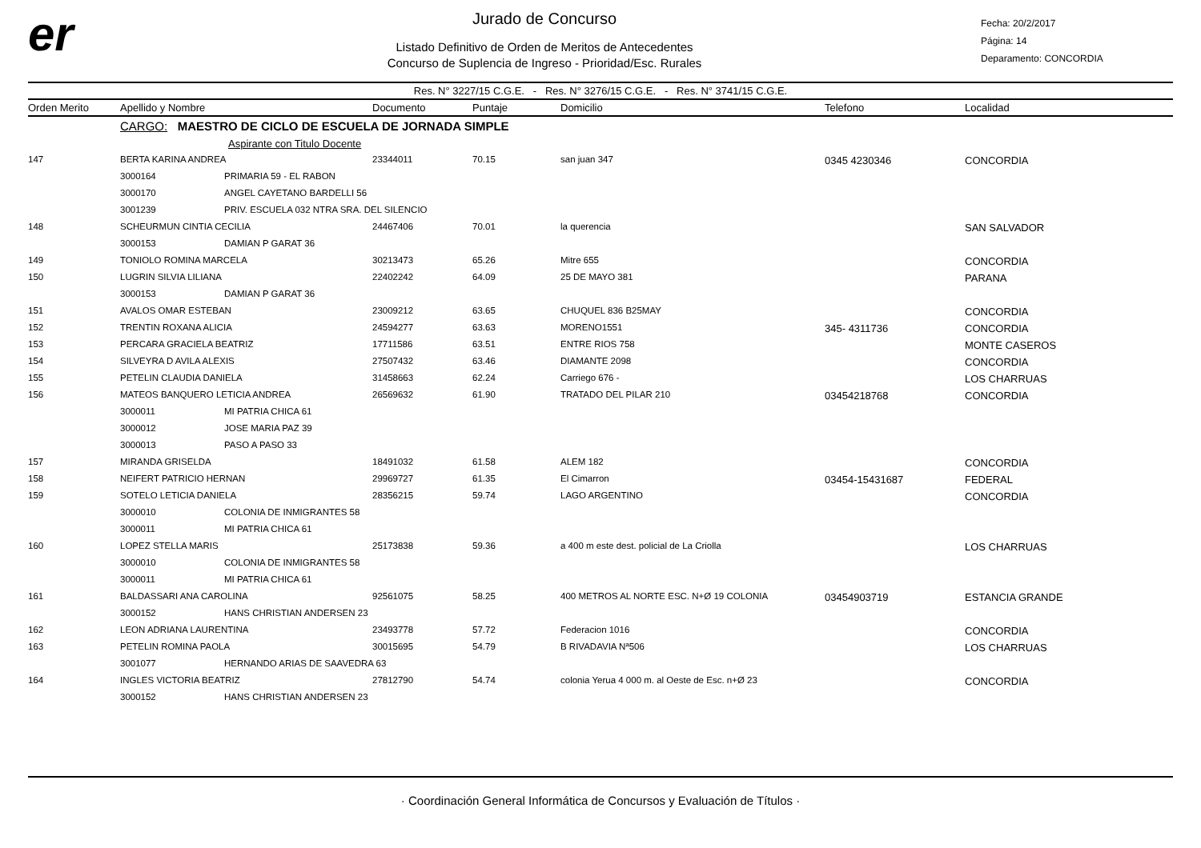er
Jurado de Concurso
Listado Definitivo de Orden de Meritos de Antecedentes
Concurso de Suplencia de Ingreso - Prioridad/Esc. Rurales
Fecha: 20/2/2017
Página: 14
Deparamento: CONCORDIA
Res. N° 3227/15 C.G.E. - Res. N° 3276/15 C.G.E. - Res. N° 3741/15 C.G.E.
| Orden Merito | Apellido y Nombre | | Documento | Puntaje | Domicilio | Telefono | Localidad |
| --- | --- | --- | --- | --- | --- | --- | --- |
| | CARGO: MAESTRO DE CICLO DE ESCUELA DE JORNADA SIMPLE | | | | | | |
| | | Aspirante con Titulo Docente | | | | | |
| 147 | BERTA KARINA ANDREA | | 23344011 | 70.15 | san juan 347 | 0345 4230346 | CONCORDIA |
| | 3000164 | PRIMARIA 59 - EL RABON | | | | | |
| | 3000170 | ANGEL CAYETANO BARDELLI 56 | | | | | |
| | 3001239 | PRIV. ESCUELA 032 NTRA SRA. DEL SILENCIO | | | | | |
| 148 | SCHEURMUN CINTIA CECILIA | | 24467406 | 70.01 | la querencia | | SAN SALVADOR |
| | 3000153 | DAMIAN P GARAT 36 | | | | | |
| 149 | TONIOLO ROMINA MARCELA | | 30213473 | 65.26 | Mitre 655 | | CONCORDIA |
| 150 | LUGRIN SILVIA LILIANA | | 22402242 | 64.09 | 25 DE MAYO 381 | | PARANA |
| | 3000153 | DAMIAN P GARAT 36 | | | | | |
| 151 | AVALOS OMAR ESTEBAN | | 23009212 | 63.65 | CHUQUEL 836 B25MAY | | CONCORDIA |
| 152 | TRENTIN ROXANA ALICIA | | 24594277 | 63.63 | MORENO1551 | 345- 4311736 | CONCORDIA |
| 153 | PERCARA GRACIELA BEATRIZ | | 17711586 | 63.51 | ENTRE RIOS 758 | | MONTE CASEROS |
| 154 | SILVEYRA D AVILA ALEXIS | | 27507432 | 63.46 | DIAMANTE 2098 | | CONCORDIA |
| 155 | PETELIN CLAUDIA DANIELA | | 31458663 | 62.24 | Carriego 676 - | | LOS CHARRUAS |
| 156 | MATEOS BANQUERO LETICIA ANDREA | | 26569632 | 61.90 | TRATADO DEL PILAR 210 | 03454218768 | CONCORDIA |
| | 3000011 | MI PATRIA CHICA 61 | | | | | |
| | 3000012 | JOSE MARIA PAZ 39 | | | | | |
| | 3000013 | PASO A PASO 33 | | | | | |
| 157 | MIRANDA GRISELDA | | 18491032 | 61.58 | ALEM 182 | | CONCORDIA |
| 158 | NEIFERT PATRICIO HERNAN | | 29969727 | 61.35 | El Cimarron | 03454-15431687 | FEDERAL |
| 159 | SOTELO LETICIA DANIELA | | 28356215 | 59.74 | LAGO ARGENTINO | | CONCORDIA |
| | 3000010 | COLONIA DE INMIGRANTES 58 | | | | | |
| | 3000011 | MI PATRIA CHICA 61 | | | | | |
| 160 | LOPEZ STELLA MARIS | | 25173838 | 59.36 | a 400 m este dest. policial de La Criolla | | LOS CHARRUAS |
| | 3000010 | COLONIA DE INMIGRANTES 58 | | | | | |
| | 3000011 | MI PATRIA CHICA 61 | | | | | |
| 161 | BALDASSARI ANA CAROLINA | | 92561075 | 58.25 | 400 METROS AL NORTE ESC. N+Ø 19 COLONIA | 03454903719 | ESTANCIA GRANDE |
| | 3000152 | HANS CHRISTIAN ANDERSEN 23 | | | | | |
| 162 | LEON ADRIANA LAURENTINA | | 23493778 | 57.72 | Federacion 1016 | | CONCORDIA |
| 163 | PETELIN ROMINA PAOLA | | 30015695 | 54.79 | B RIVADAVIA Nª506 | | LOS CHARRUAS |
| | 3001077 | HERNANDO ARIAS DE SAAVEDRA 63 | | | | | |
| 164 | INGLES VICTORIA BEATRIZ | | 27812790 | 54.74 | colonia Yerua 4 000 m. al Oeste de Esc. n+Ø 23 | | CONCORDIA |
| | 3000152 | HANS CHRISTIAN ANDERSEN 23 | | | | | |
· Coordinación General Informática de Concursos y Evaluación de Títulos ·